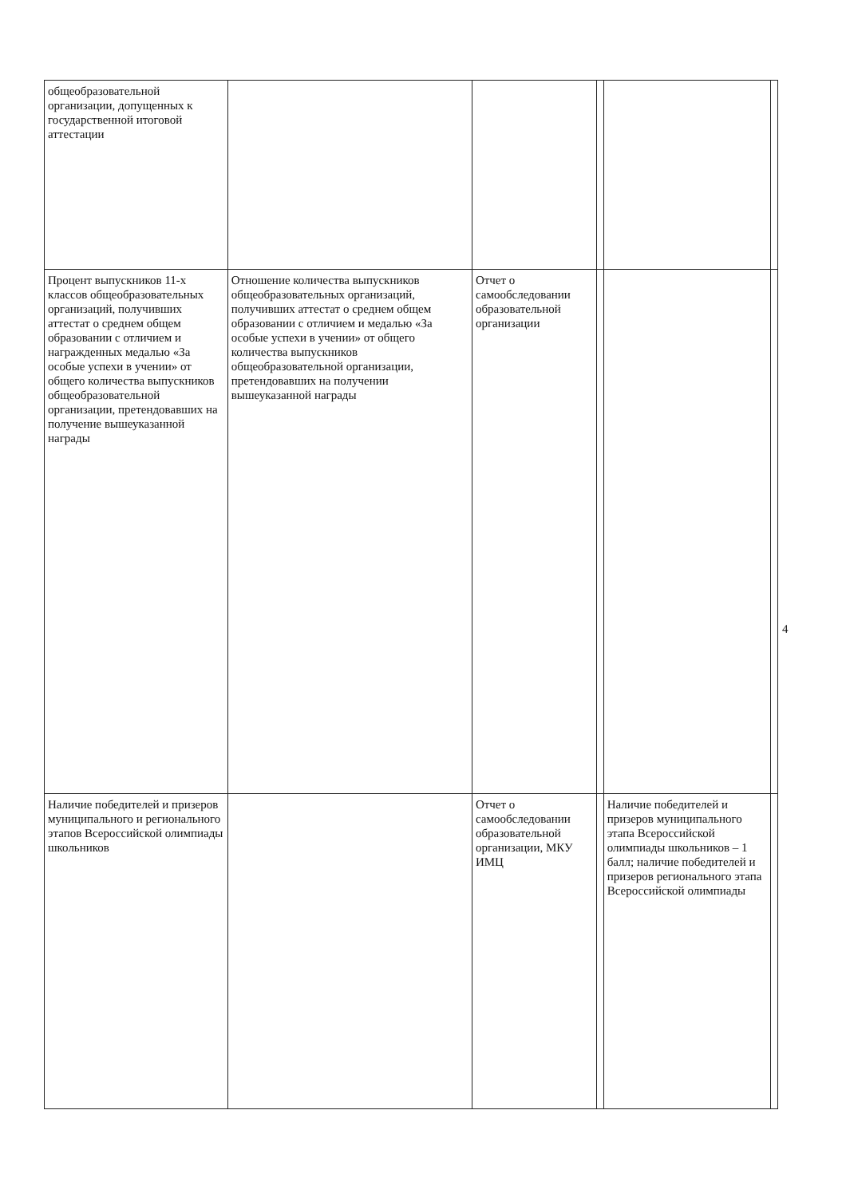4
| общеобразовательной организации, допущенных к государственной итоговой аттестации | | | | | |
| Процент выпускников 11-х классов общеобразовательных организаций, получивших аттестат о среднем общем образовании с отличием и награжденных медалью «За особые успехи в учении» от общего количества выпускников общеобразовательной организации, претендовавших на получение вышеуказанной награды | Отношение количества выпускников общеобразовательных организаций, получивших аттестат о среднем общем образовании с отличием и медалью «За особые успехи в учении» от общего количества выпускников общеобразовательной организации, претендовавших на получении вышеуказанной награды | Отчет о самообследовании образовательной организации | | | |
| Наличие победителей и призеров муниципального и регионального этапов Всероссийской олимпиады школьников | | Отчет о самообследовании образовательной организации, МКУ ИМЦ | | Наличие победителей и призеров муниципального этапа Всероссийской олимпиады школьников – 1 балл; наличие победителей и призеров регионального этапа Всероссийской олимпиады | |